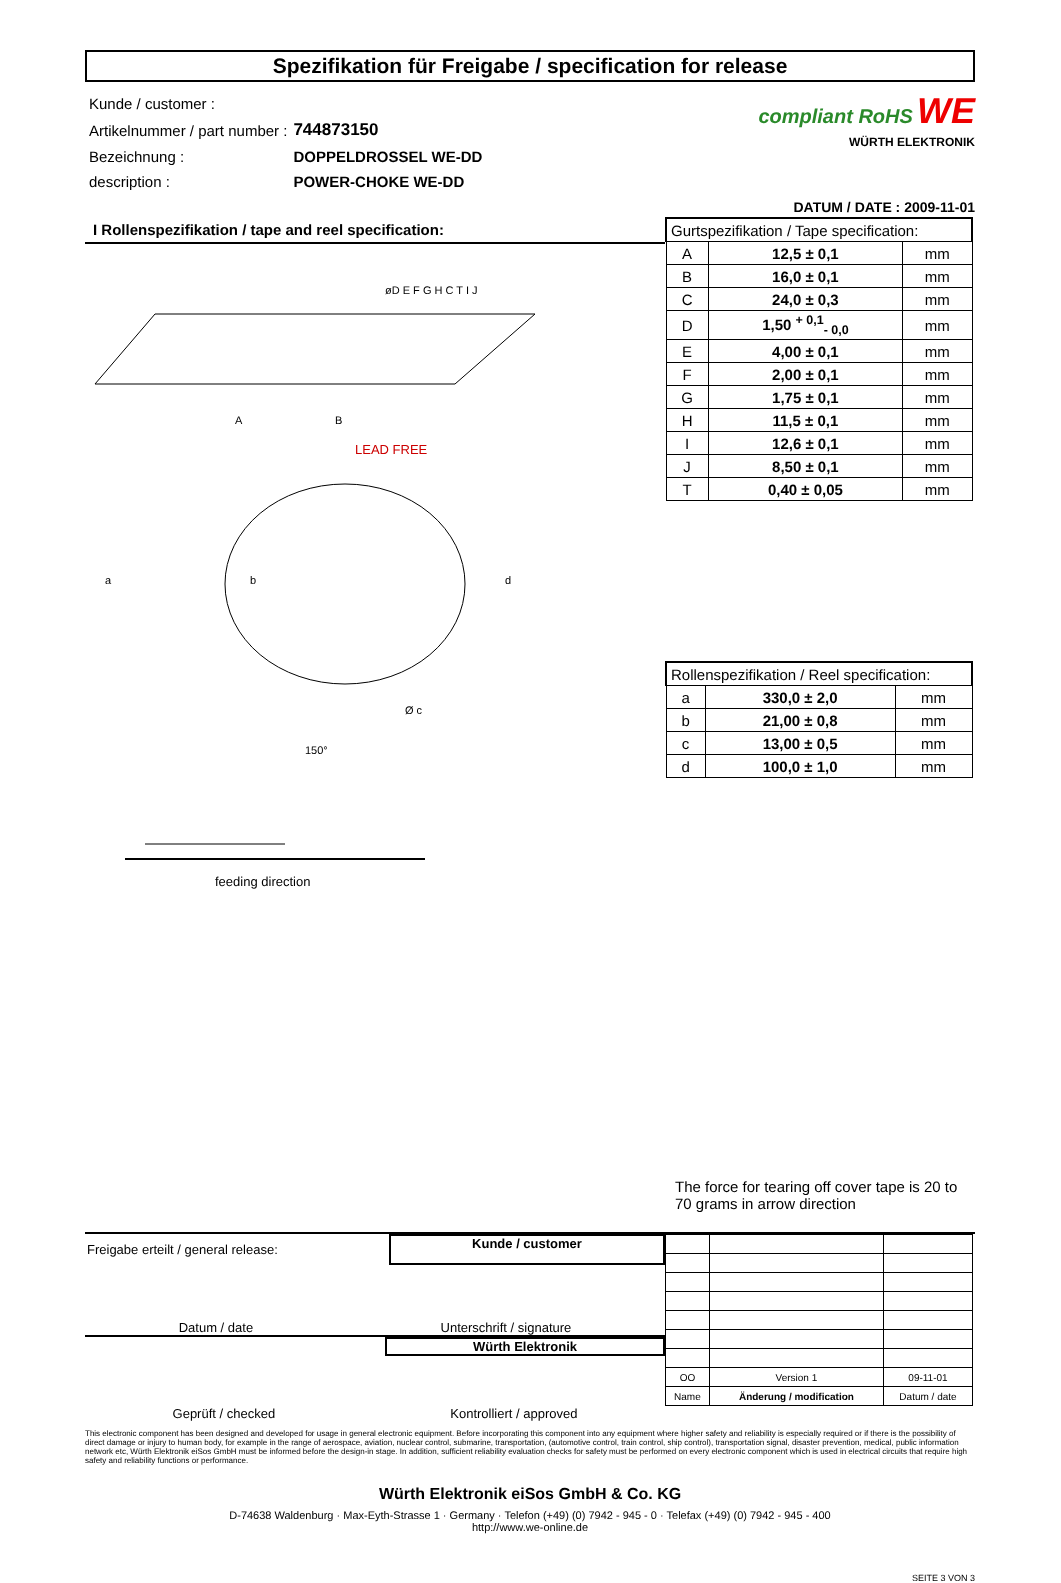Spezifikation für Freigabe / specification for release
| Kunde / customer : | |
| Artikelnummer / part number : | 744873150 |
| Bezeichnung : | DOPPELDROSSEL WE-DD |
| description : | POWER-CHOKE WE-DD |
compliant RoHS WE
WÜRTH ELEKTRONIK
DATUM / DATE : 2009-11-01
I Rollenspezifikation / tape and reel specification:
A
B
øD E F G H C T I J
LEAD FREE
a
b
d
Ø c
150°
feeding direction
| Gurtspezifikation / Tape specification: | | |
| --- | --- | --- |
| A | 12,5 ± 0,1 | mm |
| B | 16,0 ± 0,1 | mm |
| C | 24,0 ± 0,3 | mm |
| D | 1,50 <sup>+ 0,1</sup><sub>- 0,0</sub> | mm |
| E | 4,00 ± 0,1 | mm |
| F | 2,00 ± 0,1 | mm |
| G | 1,75 ± 0,1 | mm |
| H | 11,5 ± 0,1 | mm |
| I | 12,6 ± 0,1 | mm |
| J | 8,50 ± 0,1 | mm |
| T | 0,40 ± 0,05 | mm |
| Rollenspezifikation / Reel specification: | | |
| --- | --- | --- |
| a | 330,0 ± 2,0 | mm |
| b | 21,00 ± 0,8 | mm |
| c | 13,00 ± 0,5 | mm |
| d | 100,0 ± 1,0 | mm |
The force for tearing off cover tape is 20 to 70 grams in arrow direction
Freigabe erteilt / general release:
Kunde / customer
Datum / date Unterschrift / signature
Würth Elektronik
Geprüft / checked Kontrolliert / approved
| OO | Version 1 | 09-11-01 |
| Name | Änderung / modification | Datum / date |
This electronic component has been designed and developed for usage in general electronic equipment. Before incorporating this component into any equipment where higher safety and reliability is especially required or if there is the possibility of direct damage or injury to human body, for example in the range of aerospace, aviation, nuclear control, submarine, transportation, (automotive control, train control, ship control), transportation signal, disaster prevention, medical, public information network etc, Würth Elektronik eiSos GmbH must be informed before the design-in stage. In addition, sufficient reliability evaluation checks for safety must be performed on every electronic component which is used in electrical circuits that require high safety and reliability functions or performance.
Würth Elektronik eiSos GmbH & Co. KG
D-74638 Waldenburg · Max-Eyth-Strasse 1 · Germany · Telefon (+49) (0) 7942 - 945 - 0 · Telefax (+49) (0) 7942 - 945 - 400
http://www.we-online.de
SEITE 3 VON 3